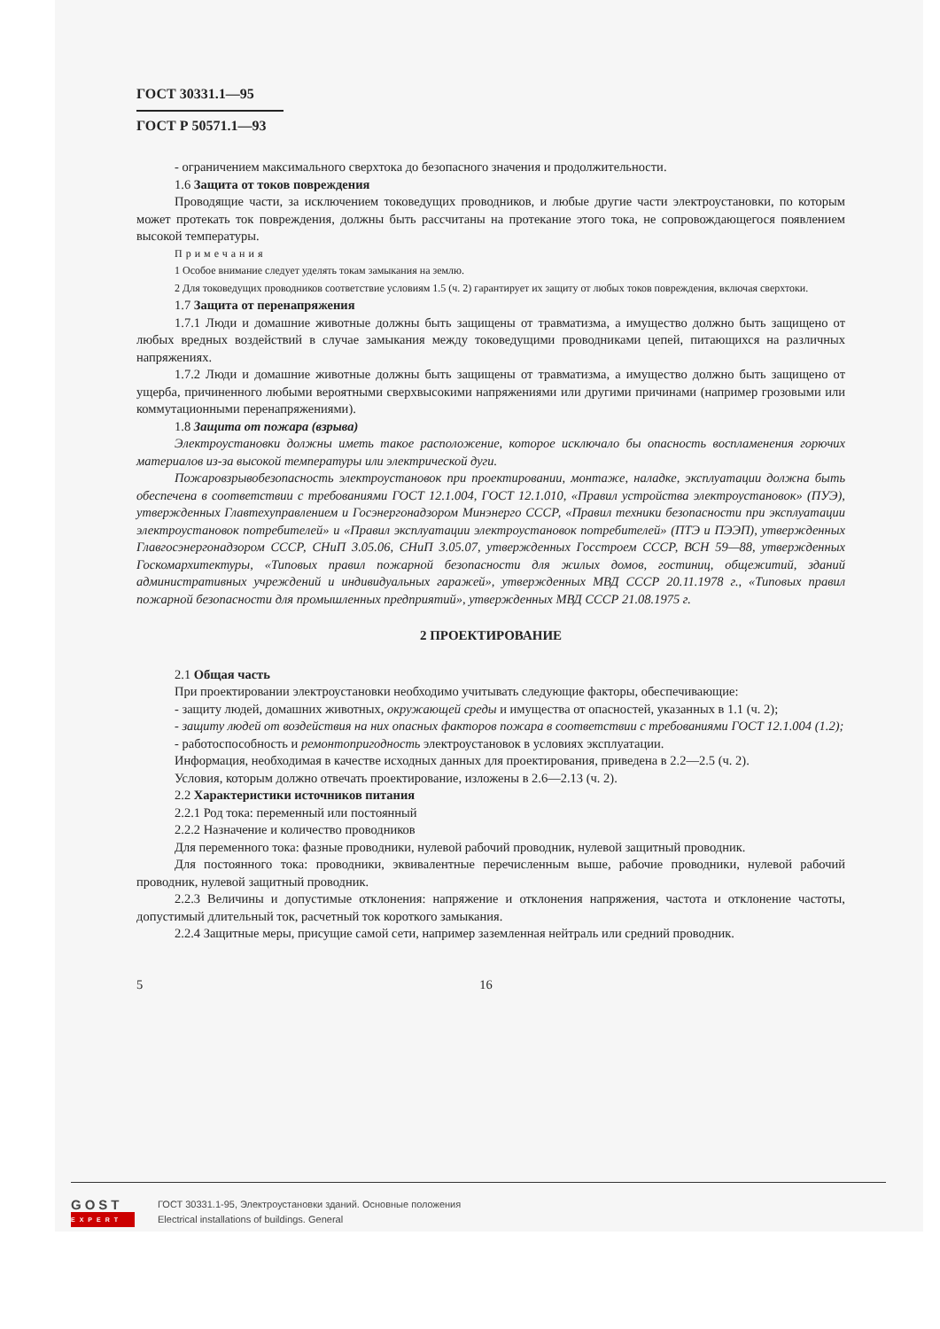ГОСТ 30331.1—95
ГОСТ Р 50571.1—93
- ограничением максимального сверхтока до безопасного значения и продолжительности.
1.6 Защита от токов повреждения
Проводящие части, за исключением токоведущих проводников, и любые другие части электроустановки, по которым может протекать ток повреждения, должны быть рассчитаны на протекание этого тока, не сопровождающегося появлением высокой температуры.
Примечания
1 Особое внимание следует уделять токам замыкания на землю.
2 Для токоведущих проводников соответствие условиям 1.5 (ч. 2) гарантирует их защиту от любых токов повреждения, включая сверхтоки.
1.7 Защита от перенапряжения
1.7.1 Люди и домашние животные должны быть защищены от травматизма, а имущество должно быть защищено от любых вредных воздействий в случае замыкания между токоведущими проводниками цепей, питающихся на различных напряжениях.
1.7.2 Люди и домашние животные должны быть защищены от травматизма, а имущество должно быть защищено от ущерба, причиненного любыми вероятными сверхвысокими напряжениями или другими причинами (например грозовыми или коммутационными перенапряжениями).
1.8 Защита от пожара (взрыва)
Электроустановки должны иметь такое расположение, которое исключало бы опасность воспламенения горючих материалов из-за высокой температуры или электрической дуги.
Пожаровзрывобезопасность электроустановок при проектировании, монтаже, наладке, эксплуатации должна быть обеспечена в соответствии с требованиями ГОСТ 12.1.004, ГОСТ 12.1.010, «Правил устройства электроустановок» (ПУЭ), утвержденных Главтехуправлением и Госэнергонадзором Минэнерго СССР, «Правил техники безопасности при эксплуатации электроустановок потребителей» и «Правил эксплуатации электроустановок потребителей» (ПТЭ и ПЭЭП), утвержденных Главгосэнергонадзором СССР, СНиП 3.05.06, СНиП 3.05.07, утвержденных Госстроем СССР, ВСН 59—88, утвержденных Госкомархитектуры, «Типовых правил пожарной безопасности для жилых домов, гостиниц, общежитий, зданий административных учреждений и индивидуальных гаражей», утвержденных МВД СССР 20.11.1978 г., «Типовых правил пожарной безопасности для промышленных предприятий», утвержденных МВД СССР 21.08.1975 г.
2 ПРОЕКТИРОВАНИЕ
2.1 Общая часть
При проектировании электроустановки необходимо учитывать следующие факторы, обеспечивающие:
- защиту людей, домашних животных, окружающей среды и имущества от опасностей, указанных в 1.1 (ч. 2);
- защиту людей от воздействия на них опасных факторов пожара в соответствии с требованиями ГОСТ 12.1.004 (1.2);
- работоспособность и ремонтопригодность электроустановок в условиях эксплуатации.
Информация, необходимая в качестве исходных данных для проектирования, приведена в 2.2—2.5 (ч. 2).
Условия, которым должно отвечать проектирование, изложены в 2.6—2.13 (ч. 2).
2.2 Характеристики источников питания
2.2.1 Род тока: переменный или постоянный
2.2.2 Назначение и количество проводников
Для переменного тока: фазные проводники, нулевой рабочий проводник, нулевой защитный проводник.
Для постоянного тока: проводники, эквивалентные перечисленным выше, рабочие проводники, нулевой рабочий проводник, нулевой защитный проводник.
2.2.3 Величины и допустимые отклонения: напряжение и отклонения напряжения, частота и отклонение частоты, допустимый длительный ток, расчетный ток короткого замыкания.
2.2.4 Защитные меры, присущие самой сети, например заземленная нейтраль или средний проводник.
5 16
GOST
EXPERT
ГОСТ 30331.1-95, Электроустановки зданий. Основные положения
Electrical installations of buildings. General